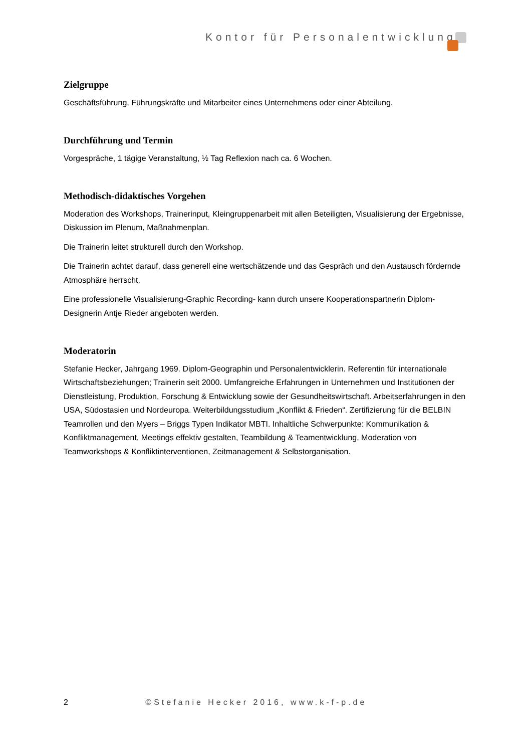Kontor für Personalentwicklung
Zielgruppe
Geschäftsführung, Führungskräfte und Mitarbeiter eines Unternehmens oder einer Abteilung.
Durchführung und Termin
Vorgespräche, 1 tägige Veranstaltung, ½ Tag Reflexion nach ca. 6 Wochen.
Methodisch-didaktisches Vorgehen
Moderation des Workshops, Trainerinput, Kleingruppenarbeit mit allen Beteiligten, Visualisierung der Ergebnisse, Diskussion im Plenum, Maßnahmenplan.
Die Trainerin leitet strukturell durch den Workshop.
Die Trainerin achtet darauf, dass generell eine wertschätzende und das Gespräch und den Austausch fördernde Atmosphäre herrscht.
Eine professionelle Visualisierung-Graphic Recording- kann durch unsere Kooperationspartnerin Diplom-Designerin Antje Rieder angeboten werden.
Moderatorin
Stefanie Hecker, Jahrgang 1969. Diplom-Geographin und Personalentwicklerin. Referentin für internationale Wirtschaftsbeziehungen; Trainerin seit 2000. Umfangreiche Erfahrungen in Unternehmen und Institutionen der Dienstleistung, Produktion, Forschung & Entwicklung sowie der Gesundheitswirtschaft. Arbeitserfahrungen in den USA, Südostasien und Nordeuropa. Weiterbildungsstudium „Konflikt & Frieden“. Zertifizierung für die BELBIN Teamrollen und den Myers – Briggs Typen Indikator MBTI. Inhaltliche Schwerpunkte: Kommunikation & Konfliktmanagement, Meetings effektiv gestalten, Teambildung & Teamentwicklung, Moderation von Teamworkshops & Konfliktinterventionen, Zeitmanagement & Selbstorganisation.
2 ©Stefanie Hecker 2016, www.k-f-p.de